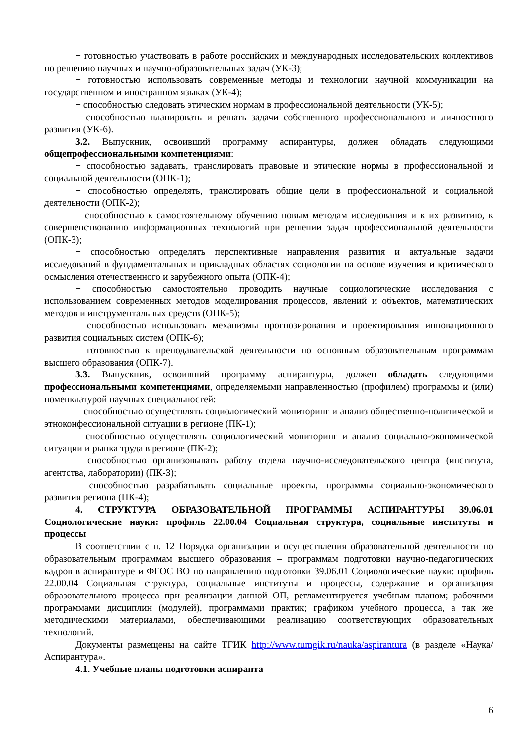− готовностью участвовать в работе российских и международных исследовательских коллективов по решению научных и научно-образовательных задач (УК-3);
− готовностью использовать современные методы и технологии научной коммуникации на государственном и иностранном языках (УК-4);
− способностью следовать этическим нормам в профессиональной деятельности (УК-5);
− способностью планировать и решать задачи собственного профессионального и личностного развития (УК-6).
3.2. Выпускник, освоивший программу аспирантуры, должен обладать следующими общепрофессиональными компетенциями:
− способностью задавать, транслировать правовые и этические нормы в профессиональной и социальной деятельности (ОПК-1);
− способностью определять, транслировать общие цели в профессиональной и социальной деятельности (ОПК-2);
− способностью к самостоятельному обучению новым методам исследования и к их развитию, к совершенствованию информационных технологий при решении задач профессиональной деятельности (ОПК-3);
− способностью определять перспективные направления развития и актуальные задачи исследований в фундаментальных и прикладных областях социологии на основе изучения и критического осмысления отечественного и зарубежного опыта (ОПК-4);
− способностью самостоятельно проводить научные социологические исследования с использованием современных методов моделирования процессов, явлений и объектов, математических методов и инструментальных средств (ОПК-5);
− способностью использовать механизмы прогнозирования и проектирования инновационного развития социальных систем (ОПК-6);
− готовностью к преподавательской деятельности по основным образовательным программам высшего образования (ОПК-7).
3.3. Выпускник, освоивший программу аспирантуры, должен обладать следующими профессиональными компетенциями, определяемыми направленностью (профилем) программы и (или) номенклатурой научных специальностей:
− способностью осуществлять социологический мониторинг и анализ общественно-политической и этноконфессиональной ситуации в регионе (ПК-1);
− способностью осуществлять социологический мониторинг и анализ социально-экономической ситуации и рынка труда в регионе (ПК-2);
− способностью организовывать работу отдела научно-исследовательского центра (института, агентства, лаборатории) (ПК-3);
− способностью разрабатывать социальные проекты, программы социально-экономического развития региона (ПК-4);
4. СТРУКТУРА ОБРАЗОВАТЕЛЬНОЙ ПРОГРАММЫ АСПИРАНТУРЫ 39.06.01 Социологические науки: профиль 22.00.04 Социальная структура, социальные институты и процессы
В соответствии с п. 12 Порядка организации и осуществления образовательной деятельности по образовательным программам высшего образования – программам подготовки научно-педагогических кадров в аспирантуре и ФГОС ВО по направлению подготовки 39.06.01 Социологические науки: профиль 22.00.04 Социальная структура, социальные институты и процессы, содержание и организация образовательного процесса при реализации данной ОП, регламентируется учебным планом; рабочими программами дисциплин (модулей), программами практик; графиком учебного процесса, а так же методическими материалами, обеспечивающими реализацию соответствующих образовательных технологий.
Документы размещены на сайте ТГИК http://www.tumgik.ru/nauka/aspirantura (в разделе «Наука/Аспирантура».
4.1. Учебные планы подготовки аспиранта
6